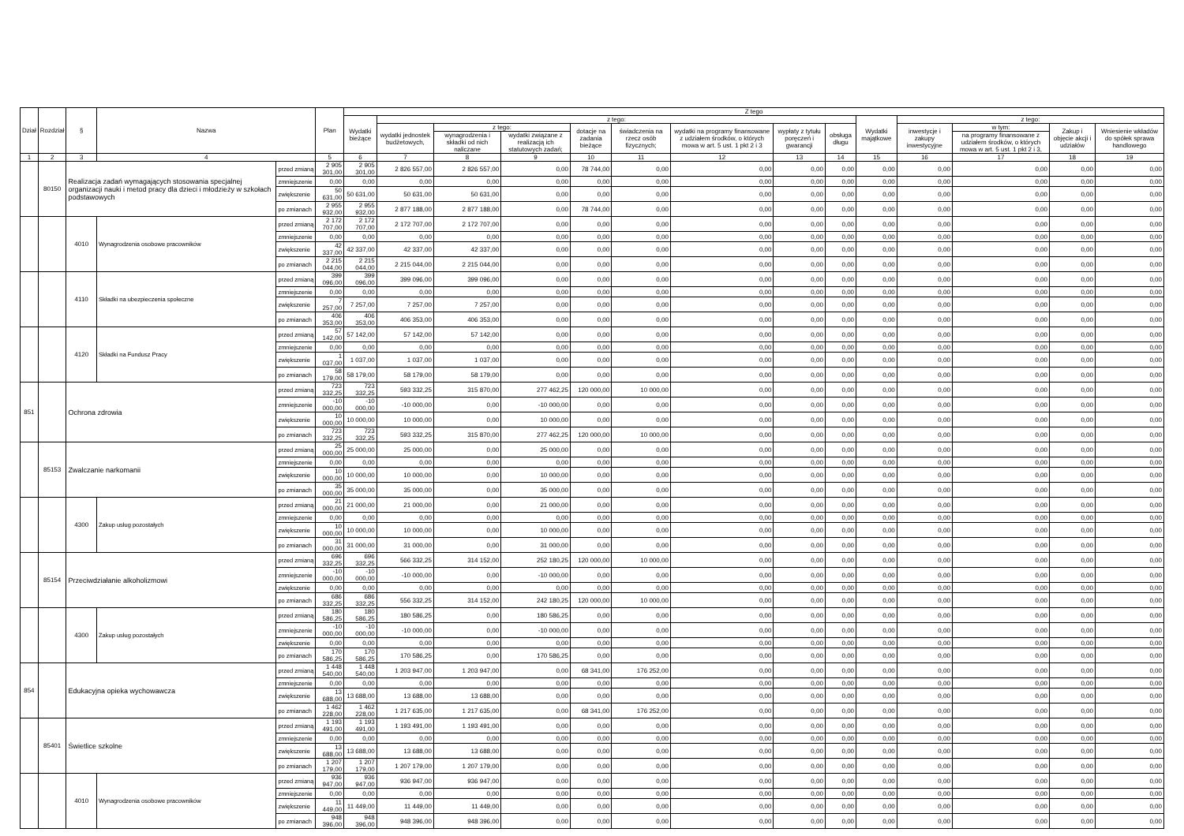| Dział | Rozdział | § | Nazwa | | Plan | Z tego | | | | | | | | | | | | | |
| --- | --- | --- | --- | --- | --- | --- | --- | --- | --- | --- | --- | --- | --- | --- | --- | --- | --- | --- | --- |
| | | | | | | Wydatki bieżące | z tego: | | | | | | | | Wydatki majątkowe | z tego: | | | |
| | | | | | | | wydatki jednostek budżetowych, | z tego: | | dotacje na zadania bieżące | świadczenia na rzecz osób fizycznych; | wydatki na programy finansowane z udziałem środków, o których mowa w art. 5 ust. 1 pkt 2 i 3 | wypłaty z tytułu poręczeń i gwarancji | obsługa długu | | inwestycje i zakupy inwestycyjne | w tym: | Zakup i objęcie akcji i udziałów | Wniesienie wkładów do spółek sprawa handlowego |
| | | | | | | | | wynagrodzenia i składki od nich naliczane | wydatki związane z realizacją ich statutowych zadań; | | | | | | | | na programy finansowane z udziałem środków, o których mowa w art. 5 ust. 1 pkt 2 i 3, | | |
| 1 | 2 | 3 | 4 | | 5 | 6 | 7 | 8 | 9 | 10 | 11 | 12 | 13 | 14 | 15 | 16 | 17 | 18 | 19 |
| | 80150 | Realizacja zadań wymagających stosowania specjalnej organizacji nauki i metod pracy dla dzieci i młodzieży w szkołach podstawowych | | przed zmianą | 2 905 301,00 | 2 905 301,00 | 2 826 557,00 | 2 826 557,00 | 0,00 | 78 744,00 | 0,00 | 0,00 | 0,00 | 0,00 | 0,00 | 0,00 | 0,00 | 0,00 | 0,00 |
| | | | | zmniejszenie | 0,00 | 0,00 | 0,00 | 0,00 | 0,00 | 0,00 | 0,00 | 0,00 | 0,00 | 0,00 | 0,00 | 0,00 | 0,00 | 0,00 | 0,00 |
| | | | | zwiększenie | 50 631,00 | 50 631,00 | 50 631,00 | 50 631,00 | 0,00 | 0,00 | 0,00 | 0,00 | 0,00 | 0,00 | 0,00 | 0,00 | 0,00 | 0,00 | 0,00 |
| | | | | po zmianach | 2 955 932,00 | 2 955 932,00 | 2 877 188,00 | 2 877 188,00 | 0,00 | 78 744,00 | 0,00 | 0,00 | 0,00 | 0,00 | 0,00 | 0,00 | 0,00 | 0,00 | 0,00 |
| | | 4010 | Wynagrodzenia osobowe pracowników | przed zmianą | 2 172 707,00 | 2 172 707,00 | 2 172 707,00 | 2 172 707,00 | 0,00 | 0,00 | 0,00 | 0,00 | 0,00 | 0,00 | 0,00 | 0,00 | 0,00 | 0,00 | 0,00 |
| | | | | zmniejszenie | 0,00 | 0,00 | 0,00 | 0,00 | 0,00 | 0,00 | 0,00 | 0,00 | 0,00 | 0,00 | 0,00 | 0,00 | 0,00 | 0,00 | 0,00 |
| | | | | zwiększenie | 42 337,00 | 42 337,00 | 42 337,00 | 42 337,00 | 0,00 | 0,00 | 0,00 | 0,00 | 0,00 | 0,00 | 0,00 | 0,00 | 0,00 | 0,00 | 0,00 |
| | | | | po zmianach | 2 215 044,00 | 2 215 044,00 | 2 215 044,00 | 2 215 044,00 | 0,00 | 0,00 | 0,00 | 0,00 | 0,00 | 0,00 | 0,00 | 0,00 | 0,00 | 0,00 | 0,00 |
| | | 4110 | Składki na ubezpieczenia społeczne | przed zmianą | 399 096,00 | 399 096,00 | 399 096,00 | 399 096,00 | 0,00 | 0,00 | 0,00 | 0,00 | 0,00 | 0,00 | 0,00 | 0,00 | 0,00 | 0,00 | 0,00 |
| | | | | zmniejszenie | 0,00 | 0,00 | 0,00 | 0,00 | 0,00 | 0,00 | 0,00 | 0,00 | 0,00 | 0,00 | 0,00 | 0,00 | 0,00 | 0,00 | 0,00 |
| | | | | zwiększenie | 7 257,00 | 7 257,00 | 7 257,00 | 7 257,00 | 0,00 | 0,00 | 0,00 | 0,00 | 0,00 | 0,00 | 0,00 | 0,00 | 0,00 | 0,00 | 0,00 |
| | | | | po zmianach | 406 353,00 | 406 353,00 | 406 353,00 | 406 353,00 | 0,00 | 0,00 | 0,00 | 0,00 | 0,00 | 0,00 | 0,00 | 0,00 | 0,00 | 0,00 | 0,00 |
| | | 4120 | Składki na Fundusz Pracy | przed zmianą | 57 142,00 | 57 142,00 | 57 142,00 | 57 142,00 | 0,00 | 0,00 | 0,00 | 0,00 | 0,00 | 0,00 | 0,00 | 0,00 | 0,00 | 0,00 | 0,00 |
| | | | | zmniejszenie | 0,00 | 0,00 | 0,00 | 0,00 | 0,00 | 0,00 | 0,00 | 0,00 | 0,00 | 0,00 | 0,00 | 0,00 | 0,00 | 0,00 | 0,00 |
| | | | | zwiększenie | 1 037,00 | 1 037,00 | 1 037,00 | 1 037,00 | 0,00 | 0,00 | 0,00 | 0,00 | 0,00 | 0,00 | 0,00 | 0,00 | 0,00 | 0,00 | 0,00 |
| | | | | po zmianach | 58 179,00 | 58 179,00 | 58 179,00 | 58 179,00 | 0,00 | 0,00 | 0,00 | 0,00 | 0,00 | 0,00 | 0,00 | 0,00 | 0,00 | 0,00 | 0,00 |
| 851 | | Ochrona zdrowia | | przed zmianą | 723 332,25 | 723 332,25 | 593 332,25 | 315 870,00 | 277 462,25 | 120 000,00 | 10 000,00 | 0,00 | 0,00 | 0,00 | 0,00 | 0,00 | 0,00 | 0,00 | 0,00 |
| | | | | zmniejszenie | -10 000,00 | -10 000,00 | -10 000,00 | 0,00 | -10 000,00 | 0,00 | 0,00 | 0,00 | 0,00 | 0,00 | 0,00 | 0,00 | 0,00 | 0,00 | 0,00 |
| | | | | zwiększenie | 10 000,00 | 10 000,00 | 10 000,00 | 0,00 | 10 000,00 | 0,00 | 0,00 | 0,00 | 0,00 | 0,00 | 0,00 | 0,00 | 0,00 | 0,00 | 0,00 |
| | | | | po zmianach | 723 332,25 | 723 332,25 | 593 332,25 | 315 870,00 | 277 462,25 | 120 000,00 | 10 000,00 | 0,00 | 0,00 | 0,00 | 0,00 | 0,00 | 0,00 | 0,00 | 0,00 |
| | 85153 | Zwalczanie narkomanii | | przed zmianą | 25 000,00 | 25 000,00 | 25 000,00 | 0,00 | 25 000,00 | 0,00 | 0,00 | 0,00 | 0,00 | 0,00 | 0,00 | 0,00 | 0,00 | 0,00 | 0,00 |
| | | | | zmniejszenie | 0,00 | 0,00 | 0,00 | 0,00 | 0,00 | 0,00 | 0,00 | 0,00 | 0,00 | 0,00 | 0,00 | 0,00 | 0,00 | 0,00 | 0,00 |
| | | | | zwiększenie | 10 000,00 | 10 000,00 | 10 000,00 | 0,00 | 10 000,00 | 0,00 | 0,00 | 0,00 | 0,00 | 0,00 | 0,00 | 0,00 | 0,00 | 0,00 | 0,00 |
| | | | | po zmianach | 35 000,00 | 35 000,00 | 35 000,00 | 0,00 | 35 000,00 | 0,00 | 0,00 | 0,00 | 0,00 | 0,00 | 0,00 | 0,00 | 0,00 | 0,00 | 0,00 |
| | | 4300 | Zakup usług pozostałych | przed zmianą | 21 000,00 | 21 000,00 | 21 000,00 | 0,00 | 21 000,00 | 0,00 | 0,00 | 0,00 | 0,00 | 0,00 | 0,00 | 0,00 | 0,00 | 0,00 | 0,00 |
| | | | | zmniejszenie | 0,00 | 0,00 | 0,00 | 0,00 | 0,00 | 0,00 | 0,00 | 0,00 | 0,00 | 0,00 | 0,00 | 0,00 | 0,00 | 0,00 | 0,00 |
| | | | | zwiększenie | 10 000,00 | 10 000,00 | 10 000,00 | 0,00 | 10 000,00 | 0,00 | 0,00 | 0,00 | 0,00 | 0,00 | 0,00 | 0,00 | 0,00 | 0,00 | 0,00 |
| | | | | po zmianach | 31 000,00 | 31 000,00 | 31 000,00 | 0,00 | 31 000,00 | 0,00 | 0,00 | 0,00 | 0,00 | 0,00 | 0,00 | 0,00 | 0,00 | 0,00 | 0,00 |
| | 85154 | Przeciwdziałanie alkoholizmowi | | przed zmianą | 696 332,25 | 696 332,25 | 566 332,25 | 314 152,00 | 252 180,25 | 120 000,00 | 10 000,00 | 0,00 | 0,00 | 0,00 | 0,00 | 0,00 | 0,00 | 0,00 | 0,00 |
| | | | | zmniejszenie | -10 000,00 | -10 000,00 | -10 000,00 | 0,00 | -10 000,00 | 0,00 | 0,00 | 0,00 | 0,00 | 0,00 | 0,00 | 0,00 | 0,00 | 0,00 | 0,00 |
| | | | | zwiększenie | 0,00 | 0,00 | 0,00 | 0,00 | 0,00 | 0,00 | 0,00 | 0,00 | 0,00 | 0,00 | 0,00 | 0,00 | 0,00 | 0,00 | 0,00 |
| | | | | po zmianach | 686 332,25 | 686 332,25 | 556 332,25 | 314 152,00 | 242 180,25 | 120 000,00 | 10 000,00 | 0,00 | 0,00 | 0,00 | 0,00 | 0,00 | 0,00 | 0,00 | 0,00 |
| | | 4300 | Zakup usług pozostałych | przed zmianą | 180 586,25 | 180 586,25 | 180 586,25 | 0,00 | 180 586,25 | 0,00 | 0,00 | 0,00 | 0,00 | 0,00 | 0,00 | 0,00 | 0,00 | 0,00 | 0,00 |
| | | | | zmniejszenie | -10 000,00 | -10 000,00 | -10 000,00 | 0,00 | -10 000,00 | 0,00 | 0,00 | 0,00 | 0,00 | 0,00 | 0,00 | 0,00 | 0,00 | 0,00 | 0,00 |
| | | | | zwiększenie | 0,00 | 0,00 | 0,00 | 0,00 | 0,00 | 0,00 | 0,00 | 0,00 | 0,00 | 0,00 | 0,00 | 0,00 | 0,00 | 0,00 | 0,00 |
| | | | | po zmianach | 170 586,25 | 170 586,25 | 170 586,25 | 0,00 | 170 586,25 | 0,00 | 0,00 | 0,00 | 0,00 | 0,00 | 0,00 | 0,00 | 0,00 | 0,00 | 0,00 |
| 854 | | Edukacyjna opieka wychowawcza | | przed zmianą | 1 448 540,00 | 1 448 540,00 | 1 203 947,00 | 1 203 947,00 | 0,00 | 68 341,00 | 176 252,00 | 0,00 | 0,00 | 0,00 | 0,00 | 0,00 | 0,00 | 0,00 | 0,00 |
| | | | | zmniejszenie | 0,00 | 0,00 | 0,00 | 0,00 | 0,00 | 0,00 | 0,00 | 0,00 | 0,00 | 0,00 | 0,00 | 0,00 | 0,00 | 0,00 | 0,00 |
| | | | | zwiększenie | 13 688,00 | 13 688,00 | 13 688,00 | 13 688,00 | 0,00 | 0,00 | 0,00 | 0,00 | 0,00 | 0,00 | 0,00 | 0,00 | 0,00 | 0,00 | 0,00 |
| | | | | po zmianach | 1 462 228,00 | 1 462 228,00 | 1 217 635,00 | 1 217 635,00 | 0,00 | 68 341,00 | 176 252,00 | 0,00 | 0,00 | 0,00 | 0,00 | 0,00 | 0,00 | 0,00 | 0,00 |
| | 85401 | Świetlice szkolne | | przed zmianą | 1 193 491,00 | 1 193 491,00 | 1 193 491,00 | 1 193 491,00 | 0,00 | 0,00 | 0,00 | 0,00 | 0,00 | 0,00 | 0,00 | 0,00 | 0,00 | 0,00 | 0,00 |
| | | | | zmniejszenie | 0,00 | 0,00 | 0,00 | 0,00 | 0,00 | 0,00 | 0,00 | 0,00 | 0,00 | 0,00 | 0,00 | 0,00 | 0,00 | 0,00 | 0,00 |
| | | | | zwiększenie | 13 688,00 | 13 688,00 | 13 688,00 | 13 688,00 | 0,00 | 0,00 | 0,00 | 0,00 | 0,00 | 0,00 | 0,00 | 0,00 | 0,00 | 0,00 | 0,00 |
| | | | | po zmianach | 1 207 179,00 | 1 207 179,00 | 1 207 179,00 | 1 207 179,00 | 0,00 | 0,00 | 0,00 | 0,00 | 0,00 | 0,00 | 0,00 | 0,00 | 0,00 | 0,00 | 0,00 |
| | | 4010 | Wynagrodzenia osobowe pracowników | przed zmianą | 936 947,00 | 936 947,00 | 936 947,00 | 936 947,00 | 0,00 | 0,00 | 0,00 | 0,00 | 0,00 | 0,00 | 0,00 | 0,00 | 0,00 | 0,00 | 0,00 |
| | | | | zmniejszenie | 0,00 | 0,00 | 0,00 | 0,00 | 0,00 | 0,00 | 0,00 | 0,00 | 0,00 | 0,00 | 0,00 | 0,00 | 0,00 | 0,00 | 0,00 |
| | | | | zwiększenie | 11 449,00 | 11 449,00 | 11 449,00 | 11 449,00 | 0,00 | 0,00 | 0,00 | 0,00 | 0,00 | 0,00 | 0,00 | 0,00 | 0,00 | 0,00 | 0,00 |
| | | | | po zmianach | 948 396,00 | 948 396,00 | 948 396,00 | 948 396,00 | 0,00 | 0,00 | 0,00 | 0,00 | 0,00 | 0,00 | 0,00 | 0,00 | 0,00 | 0,00 | 0,00 |